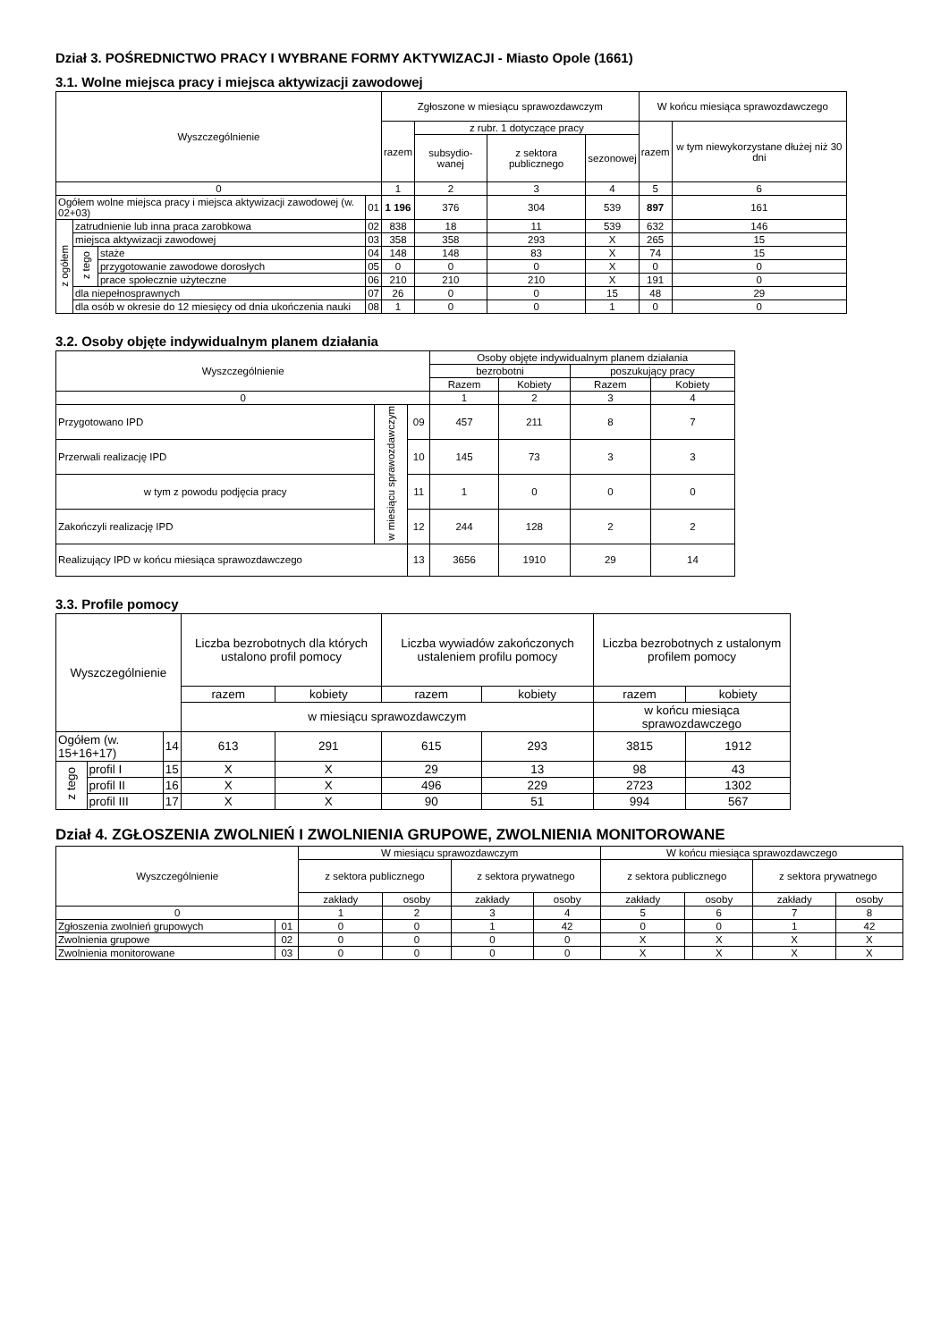Dział 3. POŚREDNICTWO PRACY I WYBRANE FORMY AKTYWIZACJI - Miasto Opole (1661)
3.1. Wolne miejsca pracy i miejsca aktywizacji zawodowej
| Wyszczególnienie | | | | Zgłoszone w miesiącu sprawozdawczym | | | | W końcu miesiąca sprawozdawczego | |
| --- | --- | --- | --- | --- | --- | --- | --- | --- | --- |
| | | | | razem | z rubr. 1 dotyczące pracy | | | razem | w tym niewykorzystane dłużej niż 30 dni |
| | | | | | subsydio-wanej | z sektora publicznego | sezonowej | | |
| 0 | | | | 1 | 2 | 3 | 4 | 5 | 6 |
| Ogółem wolne miejsca pracy i miejsca aktywizacji zawodowej (w. 02+03) | | | 01 | 1 196 | 376 | 304 | 539 | 897 | 161 |
| z ogółem | zatrudnienie lub inna praca zarobkowa | | 02 | 838 | 18 | 11 | 539 | 632 | 146 |
| | miejsca aktywizacji zawodowej | | 03 | 358 | 358 | 293 | X | 265 | 15 |
| | z tego | staże | 04 | 148 | 148 | 83 | X | 74 | 15 |
| | | przygotowanie zawodowe dorosłych | 05 | 0 | 0 | 0 | X | 0 | 0 |
| | | prace społecznie użyteczne | 06 | 210 | 210 | 210 | X | 191 | 0 |
| | dla niepełnosprawnych | | 07 | 26 | 0 | 0 | 15 | 48 | 29 |
| | dla osób w okresie do 12 miesięcy od dnia ukończenia nauki | | 08 | 1 | 0 | 0 | 1 | 0 | 0 |
3.2. Osoby objęte indywidualnym planem działania
| Wyszczególnienie | | | Osoby objęte indywidualnym planem działania | | | |
| --- | --- | --- | --- | --- | --- | --- |
| | | | bezrobotni | | poszukujący pracy | |
| | | | Razem | Kobiety | Razem | Kobiety |
| 0 | | | 1 | 2 | 3 | 4 |
| Przygotowano IPD | w miesiącu sprawozdawczym | 09 | 457 | 211 | 8 | 7 |
| Przerwali realizację IPD | | 10 | 145 | 73 | 3 | 3 |
| w tym z powodu podjęcia pracy | | 11 | 1 | 0 | 0 | 0 |
| Zakończyli realizację IPD | | 12 | 244 | 128 | 2 | 2 |
| Realizujący IPD w końcu miesiąca sprawozdawczego | | 13 | 3656 | 1910 | 29 | 14 |
3.3. Profile pomocy
| Wyszczególnienie | | | Liczba bezrobotnych dla których ustalono profil pomocy | | Liczba wywiadów zakończonych ustaleniem profilu pomocy | | Liczba bezrobotnych z ustalonym profilem pomocy | |
| --- | --- | --- | --- | --- | --- | --- | --- | --- |
| | | | razem | kobiety | razem | kobiety | razem | kobiety |
| | | | w miesiącu sprawozdawczym | | | | w końcu miesiąca sprawozdawczego | |
| Ogółem (w. 15+16+17) | | 14 | 613 | 291 | 615 | 293 | 3815 | 1912 |
| z tego | profil I | 15 | X | X | 29 | 13 | 98 | 43 |
| | profil II | 16 | X | X | 496 | 229 | 2723 | 1302 |
| | profil III | 17 | X | X | 90 | 51 | 994 | 567 |
Dział 4. ZGŁOSZENIA ZWOLNIEŃ I ZWOLNIENIA GRUPOWE, ZWOLNIENIA MONITOROWANE
| Wyszczególnienie | | W miesiącu sprawozdawczym | | | | W końcu miesiąca sprawozdawczego | | | |
| --- | --- | --- | --- | --- | --- | --- | --- | --- | --- |
| | | z sektora publicznego | | z sektora prywatnego | | z sektora publicznego | | z sektora prywatnego | |
| | | zakłady | osoby | zakłady | osoby | zakłady | osoby | zakłady | osoby |
| 0 | | 1 | 2 | 3 | 4 | 5 | 6 | 7 | 8 |
| Zgłoszenia zwolnień grupowych | 01 | 0 | 0 | 1 | 42 | 0 | 0 | 1 | 42 |
| Zwolnienia grupowe | 02 | 0 | 0 | 0 | 0 | X | X | X | X |
| Zwolnienia monitorowane | 03 | 0 | 0 | 0 | 0 | X | X | X | X |